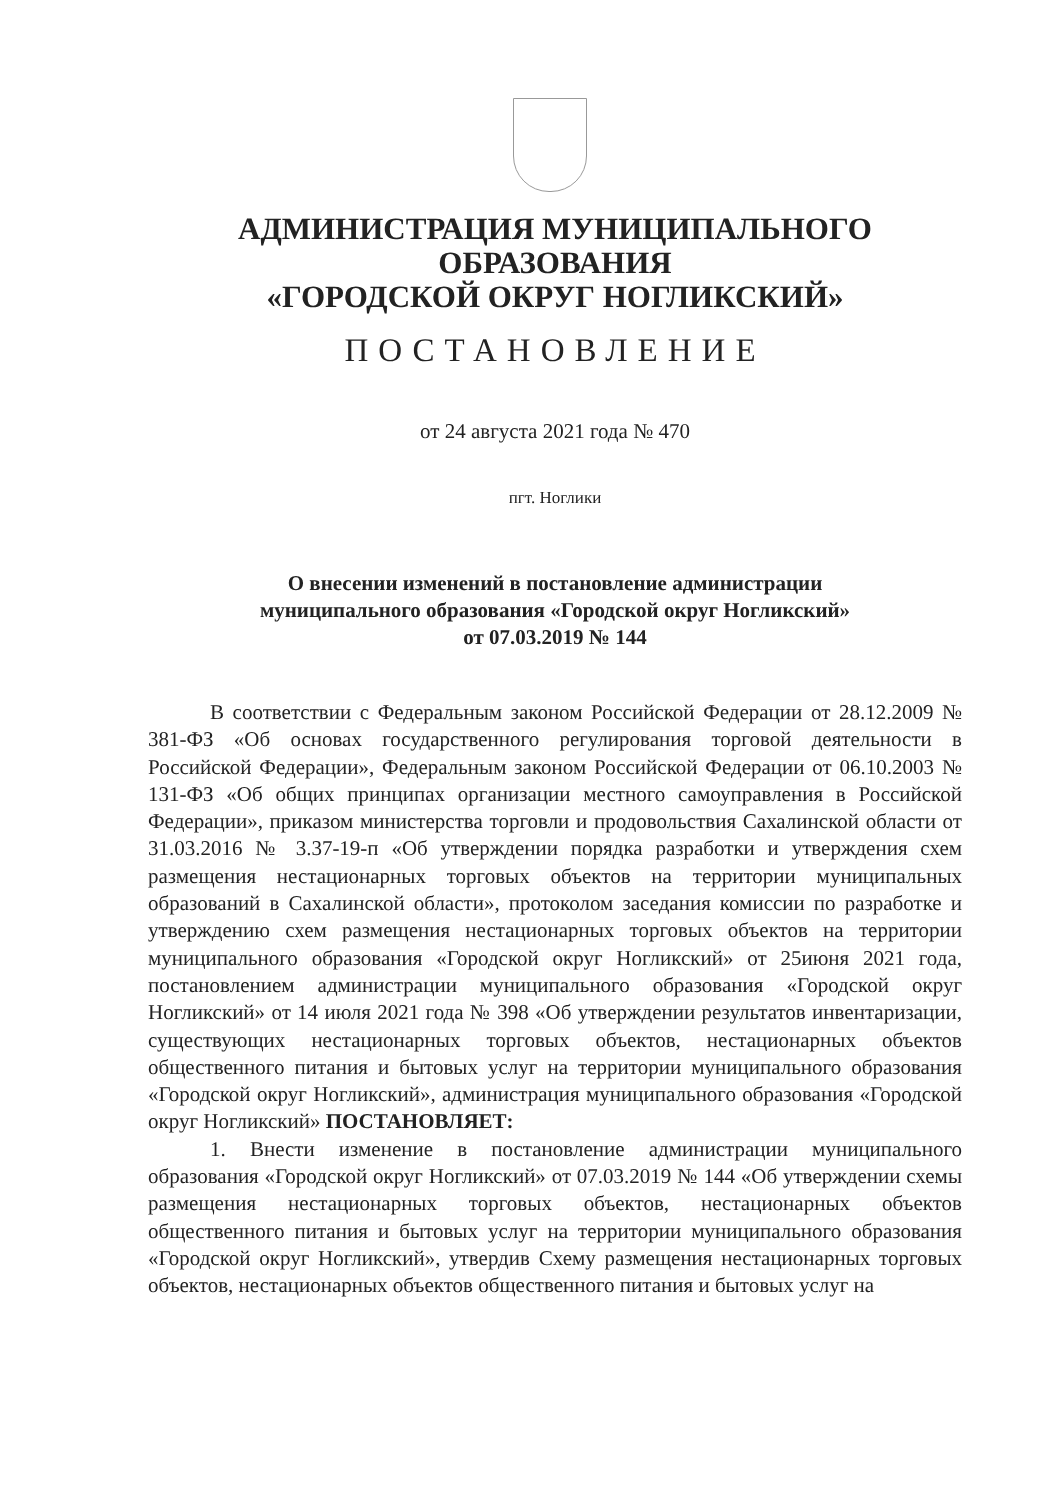АДМИНИСТРАЦИЯ МУНИЦИПАЛЬНОГО ОБРАЗОВАНИЯ
«ГОРОДСКОЙ ОКРУГ НОГЛИКСКИЙ»
ПОСТАНОВЛЕНИЕ
от 24 августа 2021 года № 470
пгт. Ноглики
О внесении изменений в постановление администрации
муниципального образования «Городской округ Ногликский»
от 07.03.2019 № 144
В соответствии с Федеральным законом Российской Федерации от 28.12.2009 № 381-ФЗ «Об основах государственного регулирования торговой деятельности в Российской Федерации», Федеральным законом Российской Федерации от 06.10.2003 № 131-ФЗ «Об общих принципах организации местного самоуправления в Российской Федерации», приказом министерства торговли и продовольствия Сахалинской области от 31.03.2016 № 3.37-19-п «Об утверждении порядка разработки и утверждения схем размещения нестационарных торговых объектов на территории муниципальных образований в Сахалинской области», протоколом заседания комиссии по разработке и утверждению схем размещения нестационарных торговых объектов на территории муниципального образования «Городской округ Ногликский» от 25июня 2021 года, постановлением администрации муниципального образования «Городской округ Ногликский» от 14 июля 2021 года № 398 «Об утверждении результатов инвентаризации, существующих нестационарных торговых объектов, нестационарных объектов общественного питания и бытовых услуг на территории муниципального образования «Городской округ Ногликский», администрация муниципального образования «Городской округ Ногликский» ПОСТАНОВЛЯЕТ:
1. Внести изменение в постановление администрации муниципального образования «Городской округ Ногликский» от 07.03.2019 № 144 «Об утверждении схемы размещения нестационарных торговых объектов, нестационарных объектов общественного питания и бытовых услуг на территории муниципального образования «Городской округ Ногликский», утвердив Схему размещения нестационарных торговых объектов, нестационарных объектов общественного питания и бытовых услуг на